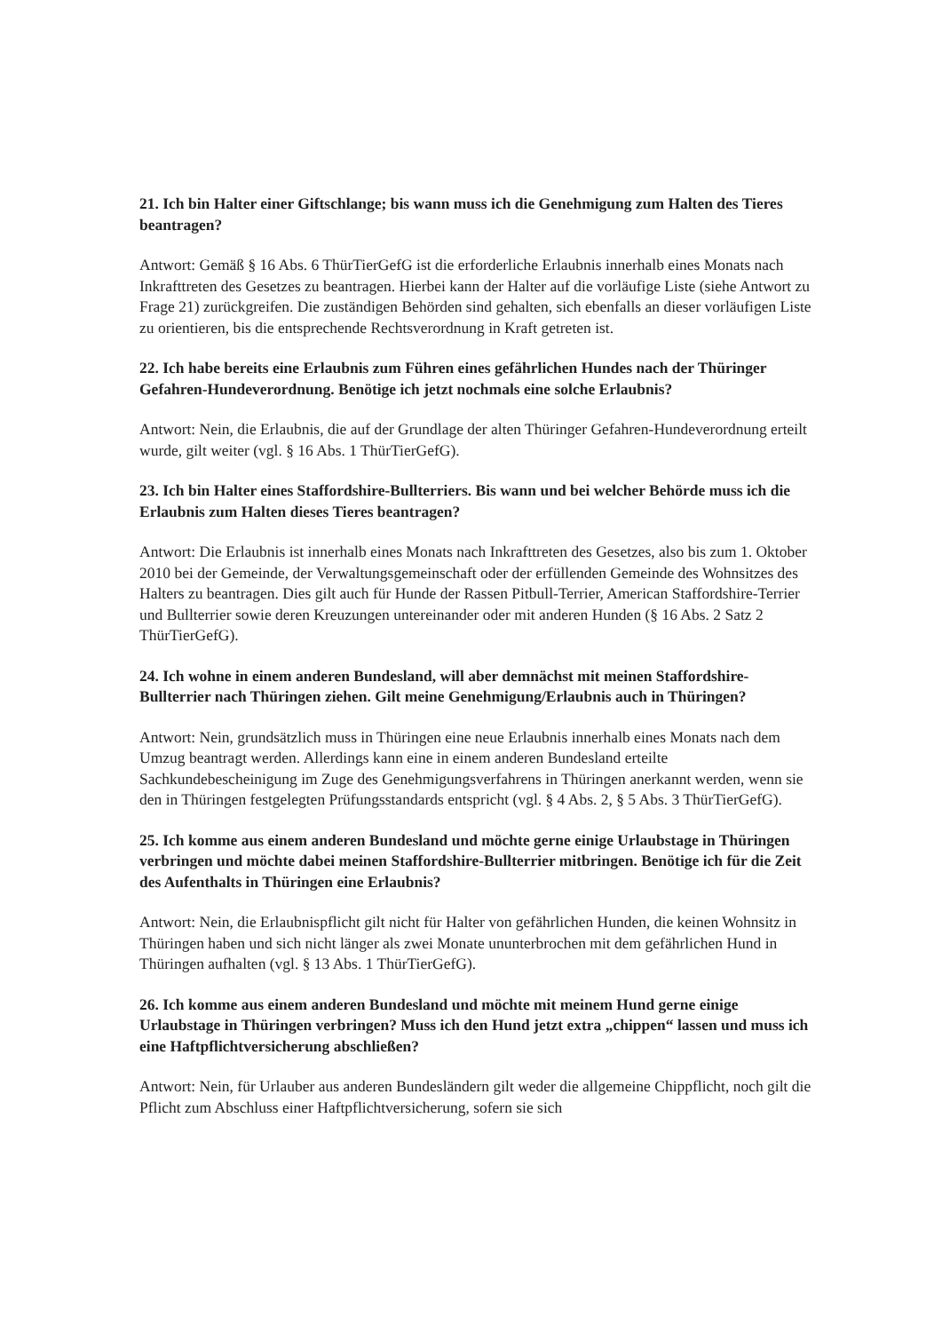21. Ich bin Halter einer Giftschlange; bis wann muss ich die Genehmigung zum Halten des Tieres beantragen?
Antwort: Gemäß § 16 Abs. 6 ThürTierGefG ist die erforderliche Erlaubnis innerhalb eines Monats nach Inkrafttreten des Gesetzes zu beantragen. Hierbei kann der Halter auf die vorläufige Liste (siehe Antwort zu Frage 21) zurückgreifen. Die zuständigen Behörden sind gehalten, sich ebenfalls an dieser vorläufigen Liste zu orientieren, bis die entsprechende Rechtsverordnung in Kraft getreten ist.
22. Ich habe bereits eine Erlaubnis zum Führen eines gefährlichen Hundes nach der Thüringer Gefahren-Hundeverordnung. Benötige ich jetzt nochmals eine solche Erlaubnis?
Antwort: Nein, die Erlaubnis, die auf der Grundlage der alten Thüringer Gefahren-Hundeverordnung erteilt wurde, gilt weiter (vgl. § 16 Abs. 1 ThürTierGefG).
23. Ich bin Halter eines Staffordshire-Bullterriers. Bis wann und bei welcher Behörde muss ich die Erlaubnis zum Halten dieses Tieres beantragen?
Antwort: Die Erlaubnis ist innerhalb eines Monats nach Inkrafttreten des Gesetzes, also bis zum 1. Oktober 2010 bei der Gemeinde, der Verwaltungsgemeinschaft oder der erfüllenden Gemeinde des Wohnsitzes des Halters zu beantragen. Dies gilt auch für Hunde der Rassen Pitbull-Terrier, American Staffordshire-Terrier und Bullterrier sowie deren Kreuzungen untereinander oder mit anderen Hunden (§ 16 Abs. 2 Satz 2 ThürTierGefG).
24. Ich wohne in einem anderen Bundesland, will aber demnächst mit meinen Staffordshire-Bullterrier nach Thüringen ziehen. Gilt meine Genehmigung/Erlaubnis auch in Thüringen?
Antwort: Nein, grundsätzlich muss in Thüringen eine neue Erlaubnis innerhalb eines Monats nach dem Umzug beantragt werden. Allerdings kann eine in einem anderen Bundesland erteilte Sachkundebescheinigung im Zuge des Genehmigungsverfahrens in Thüringen anerkannt werden, wenn sie den in Thüringen festgelegten Prüfungsstandards entspricht (vgl. § 4 Abs. 2, § 5 Abs. 3 ThürTierGefG).
25. Ich komme aus einem anderen Bundesland und möchte gerne einige Urlaubstage in Thüringen verbringen und möchte dabei meinen Staffordshire-Bullterrier mitbringen. Benötige ich für die Zeit des Aufenthalts in Thüringen eine Erlaubnis?
Antwort: Nein, die Erlaubnispflicht gilt nicht für Halter von gefährlichen Hunden, die keinen Wohnsitz in Thüringen haben und sich nicht länger als zwei Monate ununterbrochen mit dem gefährlichen Hund in Thüringen aufhalten (vgl. § 13 Abs. 1 ThürTierGefG).
26. Ich komme aus einem anderen Bundesland und möchte mit meinem Hund gerne einige Urlaubstage in Thüringen verbringen? Muss ich den Hund jetzt extra „chippen“ lassen und muss ich eine Haftpflichtversicherung abschließen?
Antwort: Nein, für Urlauber aus anderen Bundesländern gilt weder die allgemeine Chippflicht, noch gilt die Pflicht zum Abschluss einer Haftpflichtversicherung, sofern sie sich